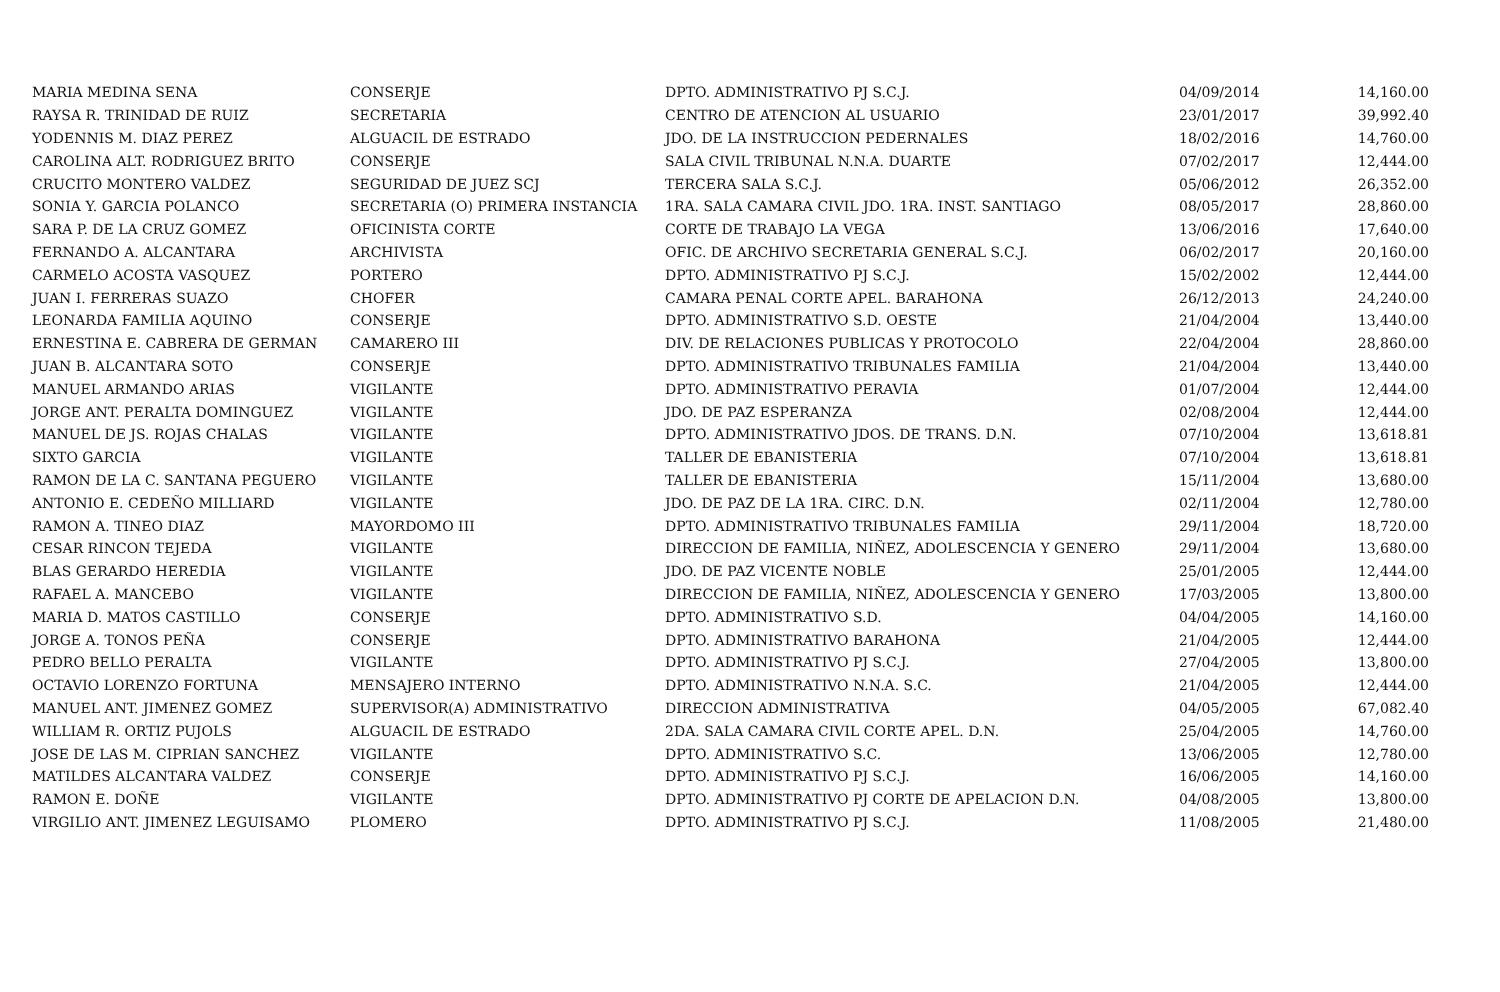| MARIA MEDINA SENA | CONSERJE | DPTO. ADMINISTRATIVO PJ S.C.J. | 04/09/2014 | 14,160.00 |
| RAYSA R. TRINIDAD DE RUIZ | SECRETARIA | CENTRO DE ATENCION AL USUARIO | 23/01/2017 | 39,992.40 |
| YODENNIS M. DIAZ PEREZ | ALGUACIL DE ESTRADO | JDO. DE LA INSTRUCCION PEDERNALES | 18/02/2016 | 14,760.00 |
| CAROLINA ALT. RODRIGUEZ BRITO | CONSERJE | SALA CIVIL TRIBUNAL N.N.A. DUARTE | 07/02/2017 | 12,444.00 |
| CRUCITO MONTERO VALDEZ | SEGURIDAD DE JUEZ SCJ | TERCERA SALA S.C.J. | 05/06/2012 | 26,352.00 |
| SONIA Y. GARCIA POLANCO | SECRETARIA (O) PRIMERA INSTANCIA | 1RA. SALA CAMARA CIVIL JDO. 1RA. INST. SANTIAGO | 08/05/2017 | 28,860.00 |
| SARA P. DE LA CRUZ GOMEZ | OFICINISTA CORTE | CORTE DE TRABAJO LA VEGA | 13/06/2016 | 17,640.00 |
| FERNANDO A. ALCANTARA | ARCHIVISTA | OFIC. DE ARCHIVO SECRETARIA GENERAL S.C.J. | 06/02/2017 | 20,160.00 |
| CARMELO ACOSTA VASQUEZ | PORTERO | DPTO. ADMINISTRATIVO PJ S.C.J. | 15/02/2002 | 12,444.00 |
| JUAN I. FERRERAS SUAZO | CHOFER | CAMARA PENAL CORTE APEL. BARAHONA | 26/12/2013 | 24,240.00 |
| LEONARDA FAMILIA AQUINO | CONSERJE | DPTO. ADMINISTRATIVO S.D. OESTE | 21/04/2004 | 13,440.00 |
| ERNESTINA E. CABRERA DE GERMAN | CAMARERO III | DIV. DE RELACIONES PUBLICAS Y PROTOCOLO | 22/04/2004 | 28,860.00 |
| JUAN B. ALCANTARA SOTO | CONSERJE | DPTO. ADMINISTRATIVO TRIBUNALES FAMILIA | 21/04/2004 | 13,440.00 |
| MANUEL ARMANDO ARIAS | VIGILANTE | DPTO. ADMINISTRATIVO PERAVIA | 01/07/2004 | 12,444.00 |
| JORGE ANT. PERALTA DOMINGUEZ | VIGILANTE | JDO. DE PAZ ESPERANZA | 02/08/2004 | 12,444.00 |
| MANUEL DE JS. ROJAS CHALAS | VIGILANTE | DPTO. ADMINISTRATIVO JDOS. DE TRANS. D.N. | 07/10/2004 | 13,618.81 |
| SIXTO GARCIA | VIGILANTE | TALLER DE EBANISTERIA | 07/10/2004 | 13,618.81 |
| RAMON DE LA C. SANTANA PEGUERO | VIGILANTE | TALLER DE EBANISTERIA | 15/11/2004 | 13,680.00 |
| ANTONIO E. CEDEÑO MILLIARD | VIGILANTE | JDO. DE PAZ DE LA 1RA. CIRC. D.N. | 02/11/2004 | 12,780.00 |
| RAMON A. TINEO DIAZ | MAYORDOMO III | DPTO. ADMINISTRATIVO TRIBUNALES FAMILIA | 29/11/2004 | 18,720.00 |
| CESAR RINCON TEJEDA | VIGILANTE | DIRECCION DE FAMILIA, NIÑEZ, ADOLESCENCIA Y GENERO | 29/11/2004 | 13,680.00 |
| BLAS GERARDO HEREDIA | VIGILANTE | JDO. DE PAZ VICENTE NOBLE | 25/01/2005 | 12,444.00 |
| RAFAEL A. MANCEBO | VIGILANTE | DIRECCION DE FAMILIA, NIÑEZ, ADOLESCENCIA Y GENERO | 17/03/2005 | 13,800.00 |
| MARIA D. MATOS CASTILLO | CONSERJE | DPTO. ADMINISTRATIVO S.D. | 04/04/2005 | 14,160.00 |
| JORGE A. TONOS PEÑA | CONSERJE | DPTO. ADMINISTRATIVO BARAHONA | 21/04/2005 | 12,444.00 |
| PEDRO BELLO PERALTA | VIGILANTE | DPTO. ADMINISTRATIVO PJ S.C.J. | 27/04/2005 | 13,800.00 |
| OCTAVIO LORENZO FORTUNA | MENSAJERO INTERNO | DPTO. ADMINISTRATIVO N.N.A. S.C. | 21/04/2005 | 12,444.00 |
| MANUEL ANT. JIMENEZ GOMEZ | SUPERVISOR(A) ADMINISTRATIVO | DIRECCION ADMINISTRATIVA | 04/05/2005 | 67,082.40 |
| WILLIAM R. ORTIZ PUJOLS | ALGUACIL DE ESTRADO | 2DA. SALA CAMARA CIVIL CORTE APEL. D.N. | 25/04/2005 | 14,760.00 |
| JOSE DE LAS M. CIPRIAN SANCHEZ | VIGILANTE | DPTO. ADMINISTRATIVO S.C. | 13/06/2005 | 12,780.00 |
| MATILDES ALCANTARA VALDEZ | CONSERJE | DPTO. ADMINISTRATIVO PJ S.C.J. | 16/06/2005 | 14,160.00 |
| RAMON E. DOÑE | VIGILANTE | DPTO. ADMINISTRATIVO PJ CORTE DE APELACION D.N. | 04/08/2005 | 13,800.00 |
| VIRGILIO ANT. JIMENEZ LEGUISAMO | PLOMERO | DPTO. ADMINISTRATIVO PJ S.C.J. | 11/08/2005 | 21,480.00 |